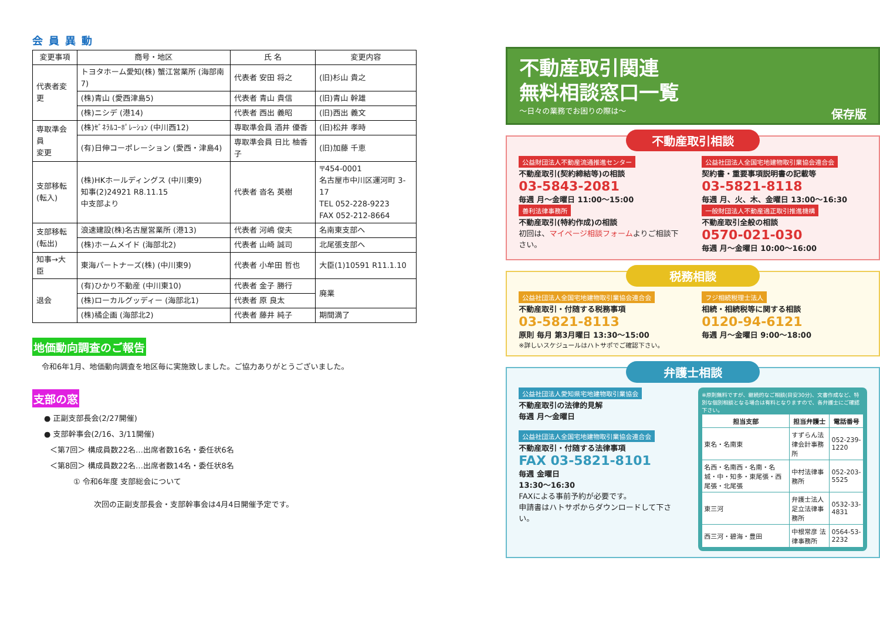会員異動
| 変更事項 | 商号・地区 | 氏 名 | 変更内容 |
| --- | --- | --- | --- |
| 代表者変更 | トヨタホーム愛知(株) 蟹江営業所 (海部南7) | 代表者 安田 将之 | (旧)杉山 貴之 |
| | (株)青山 (愛西津島5) | 代表者 青山 貴信 | (旧)青山 幹雄 |
| | (株)ニシデ (港14) | 代表者 西出 義昭 | (旧)西出 義文 |
| 専取準会員 変更 | (株)ｾﾞﾈﾗﾙｺｰﾎﾟﾚｰｼｮﾝ (中川西12) | 専取準会員 酒井 優香 | (旧)松井 孝時 |
| | (有)日伸コーポレーション (愛西・津島4) | 専取準会員 日比 柚香子 | (旧)加藤 千恵 |
| 支部移転 (転入) | (株)HKホールディングス (中川東9) 知事(2)24921 R8.11.15 中支部より | 代表者 沓名 英樹 | 〒454-0001 名古屋市中川区運河町 3-17 TEL 052-228-9223 FAX 052-212-8664 |
| 支部移転 (転出) | 浪速建設(株)名古屋営業所 (港13) | 代表者 河嶋 俊夫 | 名南東支部へ |
| | (株)ホームメイド (海部北2) | 代表者 山崎 誠司 | 北尾張支部へ |
| 知事→大臣 | 東海パートナーズ(株) (中川東9) | 代表者 小牟田 哲也 | 大臣(1)10591 R11.1.10 |
| 退会 | (有)ひかり不動産 (中川東10) | 代表者 金子 勝行 | 廃業 |
| | (株)ローカルグッディー (海部北1) | 代表者 原 良太 | |
| | (株)橘企画 (海部北2) | 代表者 藤井 純子 | 期間満了 |
地価動向調査のご報告
令和6年1月、地価動向調査を地区毎に実施致しました。ご協力ありがとうございました。
支部の窓
● 正副支部長会(2/27開催)
● 支部幹事会(2/16、3/11開催)
＜第7回＞ 構成員数22名…出席者数16名・委任状6名
＜第8回＞ 構成員数22名…出席者数14名・委任状8名
① 令和6年度 支部総会について
次回の正副支部長会・支部幹事会は4月4日開催予定です。
不動産取引関連
無料相談窓口一覧
〜日々の業務でお困りの際は〜 保存版
不動産取引相談
公益財団法人不動産流通推進センター
不動産取引(契約締結等)の相談
03-5843-2081
毎週 月〜金曜日 11:00〜15:00
善利法律事務所
不動産取引(特約作成)の相談
初回は、マイページ相談フォームよりご相談下さい。
公益社団法人全国宅地建物取引業協会連合会
契約書・重要事項説明書の記載等
03-5821-8118
毎週 月、火、木、金曜日 13:00〜16:30
一般財団法人不動産適正取引推進機構
不動産取引全般の相談
0570-021-030
毎週 月〜金曜日 10:00〜16:00
税務相談
公益社団法人全国宅地建物取引業協会連合会
不動産取引・付随する税務事項
03-5821-8113
原則 毎月 第3月曜日 13:30〜15:00
※詳しいスケジュールはハトサポでご確認下さい。
フジ相続税理士法人
相続・相続税等に関する相談
0120-94-6121
毎週 月〜金曜日 9:00〜18:00
弁護士相談
公益社団法人愛知県宅地建物取引業協会
不動産取引の法律的見解
毎週 月〜金曜日
公益社団法人全国宅地建物取引業協会連合会
不動産取引・付随する法律事項
FAX 03-5821-8101
毎週 金曜日
13:30〜16:30
FAXによる事前予約が必要です。
申請書はハトサポからダウンロードして下さい。
※原則無料ですが、継続的なご相談(目安30分)、文書作成など、特別な個別相談となる場合は有料となりますので、各弁護士にご確認下さい。
| 担当支部 | 担当弁護士 | 電話番号 |
| --- | --- | --- |
| 東名・名南東 | すずらん法律会計事務所 | 052-239-1220 |
| 名西・名南西・名南・名城・中・知多・東尾張・西尾張・北尾張 | 中村法律事務所 | 052-203-5525 |
| 東三河 | 弁護士法人 足立法律事務所 | 0532-33-4831 |
| 西三河・碧海・豊田 | 中根常彦 法律事務所 | 0564-53-2232 |